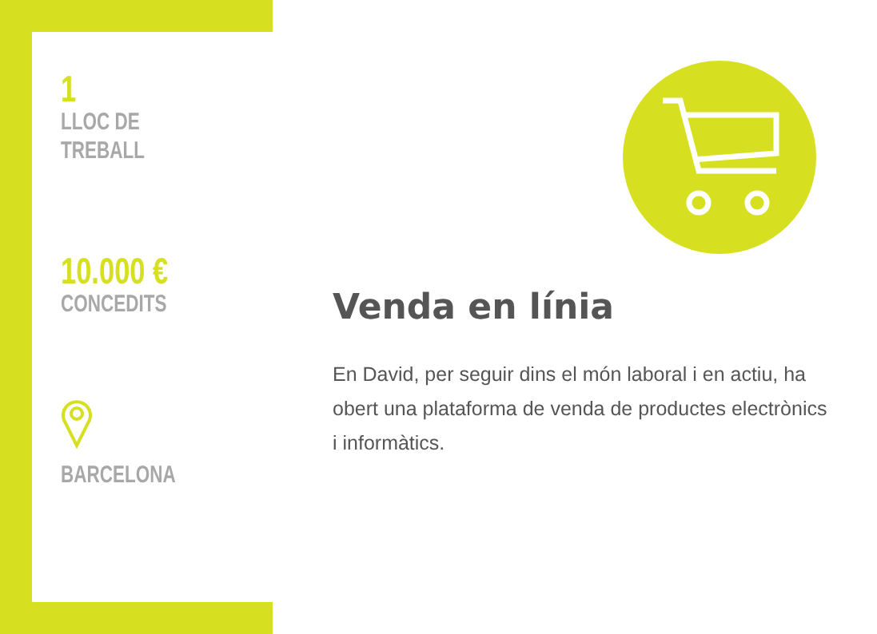1
LLOC DE
TREBALL
10.000 €
CONCEDITS
BARCELONA
Venda en línia
En David, per seguir dins el món laboral i en actiu, ha obert una plataforma de venda de productes electrònics i informàtics.